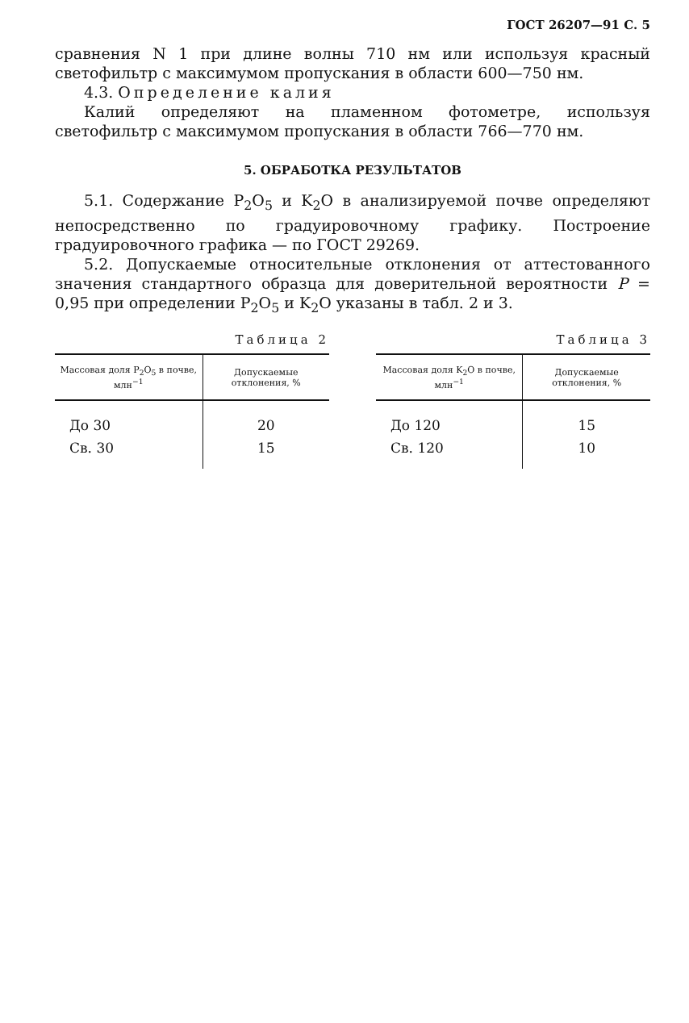ГОСТ 26207—91 С. 5
сравнения N 1 при длине волны 710 нм или используя красный светофильтр с максимумом пропускания в области 600—750 нм.
4.3. Определение калия
Калий определяют на пламенном фотометре, используя светофильтр с максимумом пропускания в области 766—770 нм.
5. ОБРАБОТКА РЕЗУЛЬТАТОВ
5.1. Содержание P<sub>2</sub>O<sub>5</sub> и K<sub>2</sub>O в анализируемой почве определяют непосредственно по градуировочному графику. Построение градуировочного графика — по ГОСТ 29269.
5.2. Допускаемые относительные отклонения от аттестованного значения стандартного образца для доверительной вероятности P = 0,95 при определении P<sub>2</sub>O<sub>5</sub> и K<sub>2</sub>O указаны в табл. 2 и 3.
Таблица 2
| Массовая доля P<sub>2</sub>O<sub>5</sub> в почве, млн<sup>−1</sup> | Допускаемые отклонения, % |
| --- | --- |
| До 30 | 20 |
| Св. 30 | 15 |
Таблица 3
| Массовая доля K<sub>2</sub>O в почве, млн<sup>−1</sup> | Допускаемые отклонения, % |
| --- | --- |
| До 120 | 15 |
| Св. 120 | 10 |